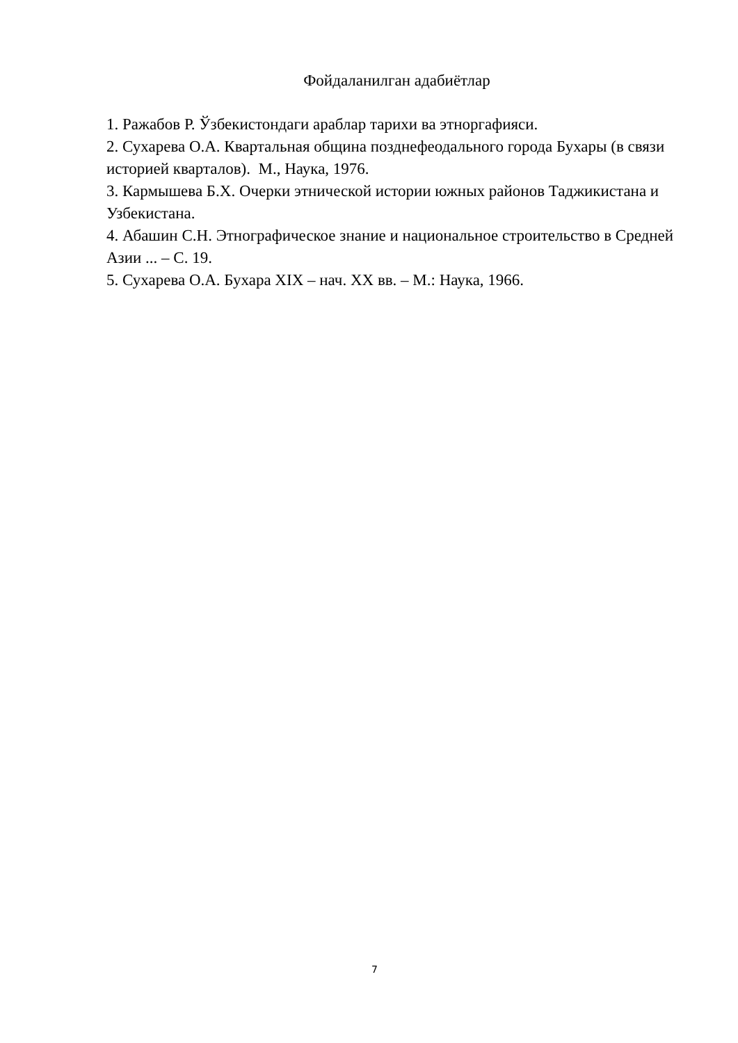Фойдаланилган адабиётлар
1. Ражабов Р. Ўзбекистондаги араблар тарихи ва этноргафияси.
2. Сухарева О.А. Квартальная община позднефеодального города Бухары (в связи историей кварталов). М., Наука, 1976.
3. Кармышева Б.Х. Очерки этнической истории южных районов Таджикистана и Узбекистана.
4. Абашин С.Н. Этнографическое знание и национальное строительство в Средней Азии ... – С. 19.
5. Сухарева О.А. Бухара XIX – нач. XX вв. – М.: Наука, 1966.
7